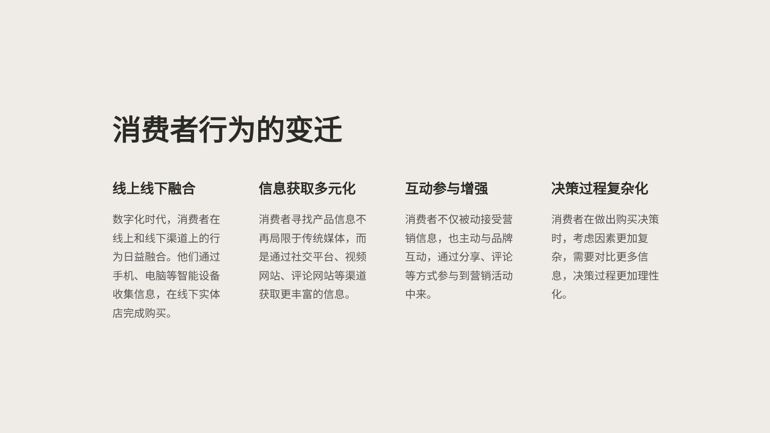消费者行为的变迁
线上线下融合
数字化时代，消费者在线上和线下渠道上的行为日益融合。他们通过手机、电脑等智能设备收集信息，在线下实体店完成购买。
信息获取多元化
消费者寻找产品信息不再局限于传统媒体，而是通过社交平台、视频网站、评论网站等渠道获取更丰富的信息。
互动参与增强
消费者不仅被动接受营销信息，也主动与品牌互动，通过分享、评论等方式参与到营销活动中来。
决策过程复杂化
消费者在做出购买决策时，考虑因素更加复杂，需要对比更多信息，决策过程更加理性化。